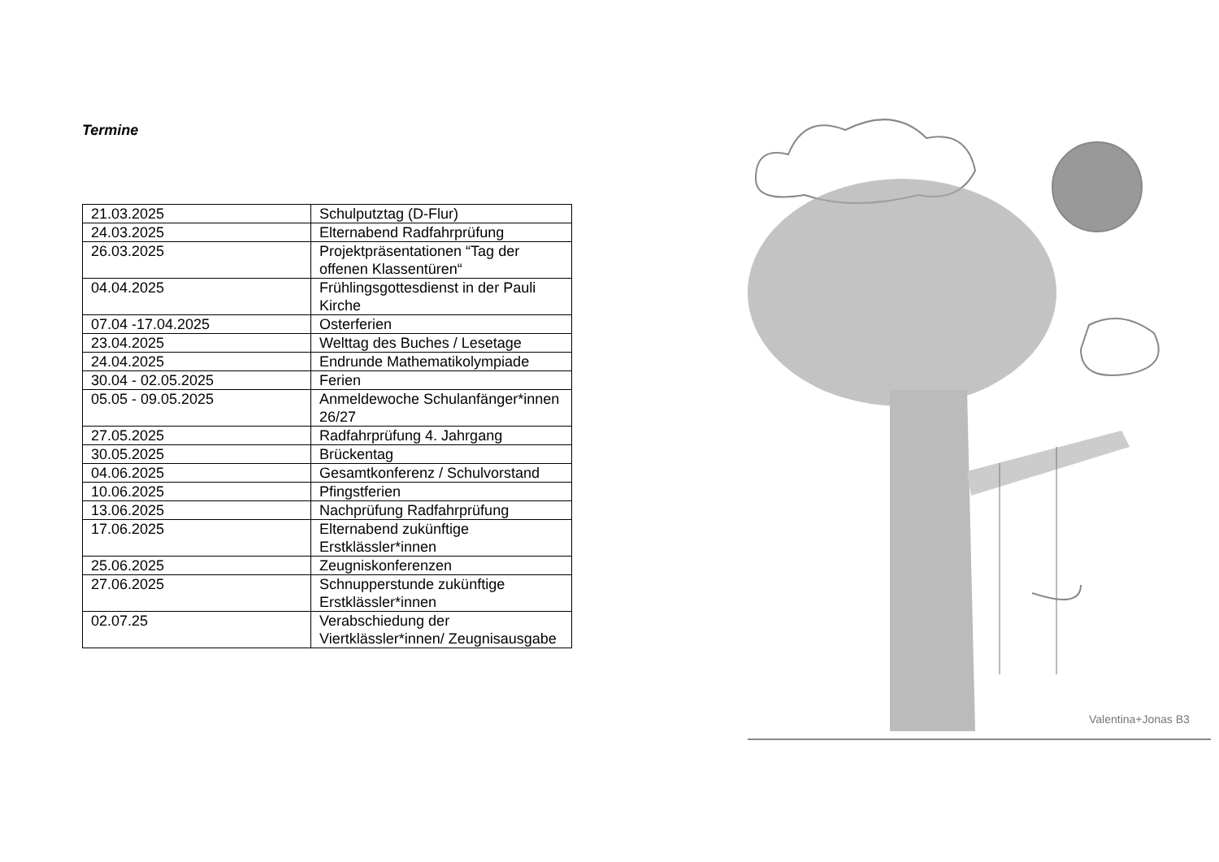Termine
| 21.03.2025 | Schulputztag (D-Flur) |
| 24.03.2025 | Elternabend Radfahrprüfung |
| 26.03.2025 | Projektpräsentationen “Tag der offenen Klassentüren“ |
| 04.04.2025 | Frühlingsgottesdienst in der Pauli Kirche |
| 07.04 -17.04.2025 | Osterferien |
| 23.04.2025 | Welttag des Buches / Lesetage |
| 24.04.2025 | Endrunde Mathematikolympiade |
| 30.04 - 02.05.2025 | Ferien |
| 05.05 - 09.05.2025 | Anmeldewoche Schulanfänger*innen 26/27 |
| 27.05.2025 | Radfahrprüfung 4. Jahrgang |
| 30.05.2025 | Brückentag |
| 04.06.2025 | Gesamtkonferenz / Schulvorstand |
| 10.06.2025 | Pfingstferien |
| 13.06.2025 | Nachprüfung Radfahrprüfung |
| 17.06.2025 | Elternabend zukünftige Erstklässler*innen |
| 25.06.2025 | Zeugniskonferenzen |
| 27.06.2025 | Schnupperstunde zukünftige Erstklässler*innen |
| 02.07.25 | Verabschiedung der Viertklässler*innen/ Zeugnisausgabe |
Valentina+Jonas B3